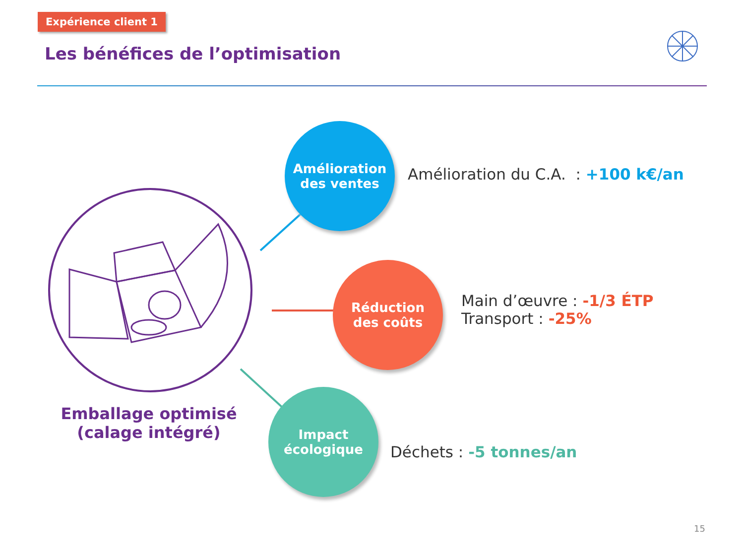Expérience client 1
Les bénéfices de l’optimisation
Amélioration
des ventes
Amélioration du C.A. : +100 k€/an
Réduction
des coûts
Main d’œuvre : -1/3 ÉTP
Transport : -25%
Impact
écologique
Déchets : -5 tonnes/an
Emballage optimisé
(calage intégré)
15